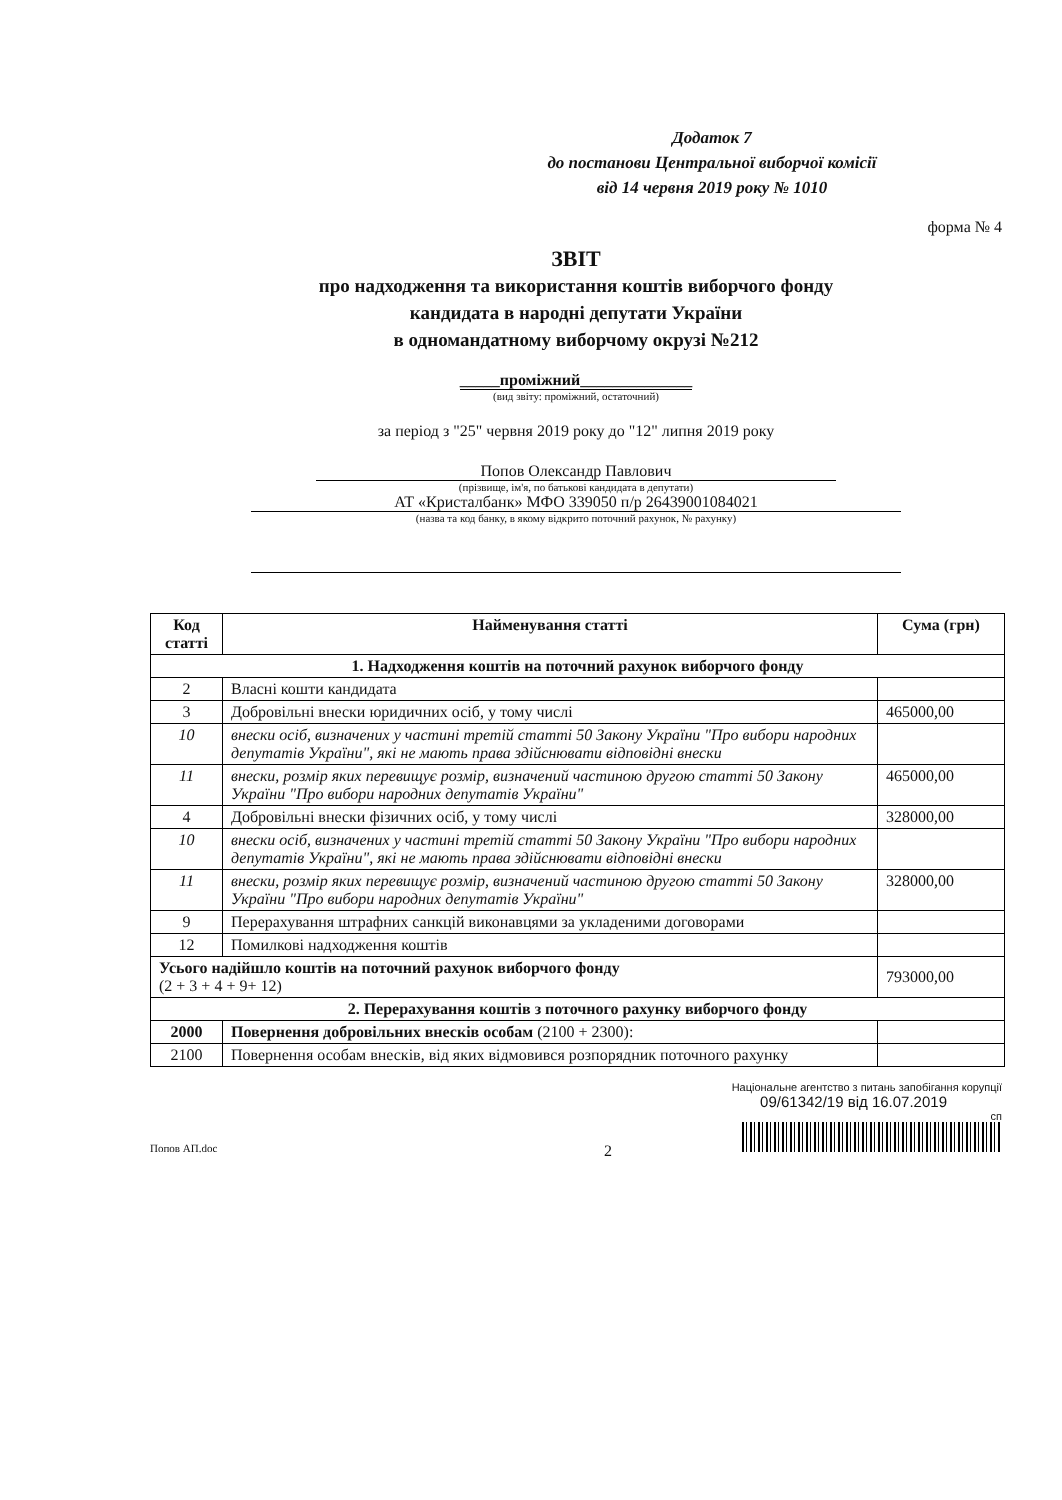Додаток 7
до постанови Центральної виборчої комісії
від 14 червня 2019 року № 1010
форма № 4
ЗВІТ
про надходження та використання коштів виборчого фонду
кандидата в народні депутати України
в одномандатному виборчому окрузі №212
_____проміжний______________
(вид звіту: проміжний, остаточний)
за період з "25" червня 2019 року до "12" липня 2019 року
Попов Олександр Павлович
(прізвище, ім'я, по батькові кандидата в депутати)
АТ «Кристалбанк» МФО 339050 п/р 26439001084021
(назва та код банку, в якому відкрито поточний рахунок, № рахунку)
| Код статті | Найменування статті | Сума (грн) |
| --- | --- | --- |
| 1. Надходження коштів на поточний рахунок виборчого фонду | | |
| 2 | Власні кошти кандидата | |
| 3 | Добровільні внески юридичних осіб, у тому числі | 465000,00 |
| 10 | внески осіб, визначених у частині третій статті 50 Закону України "Про вибори народних депутатів України", які не мають права здійснювати відповідні внески | |
| 11 | внески, розмір яких перевищує розмір, визначений частиною другою статті 50 Закону України "Про вибори народних депутатів України" | 465000,00 |
| 4 | Добровільні внески фізичних осіб, у тому числі | 328000,00 |
| 10 | внески осіб, визначених у частині третій статті 50 Закону України "Про вибори народних депутатів України", які не мають права здійснювати відповідні внески | |
| 11 | внески, розмір яких перевищує розмір, визначений частиною другою статті 50 Закону України "Про вибори народних депутатів України" | 328000,00 |
| 9 | Перерахування штрафних санкцій виконавцями за укладеними договорами | |
| 12 | Помилкові надходження коштів | |
| Усього надійшло коштів на поточний рахунок виборчого фонду (2 + 3 + 4 + 9+ 12) | | 793000,00 |
| 2. Перерахування коштів з поточного рахунку виборчого фонду | | |
| 2000 | Повернення добровільних внесків особам (2100 + 2300): | |
| 2100 | Повернення особам внесків, від яких відмовився розпорядник поточного рахунку | |
Національне агентство з питань запобігання корупції
09/61342/19 від 16.07.2019
сп
Попов АП.doc 2